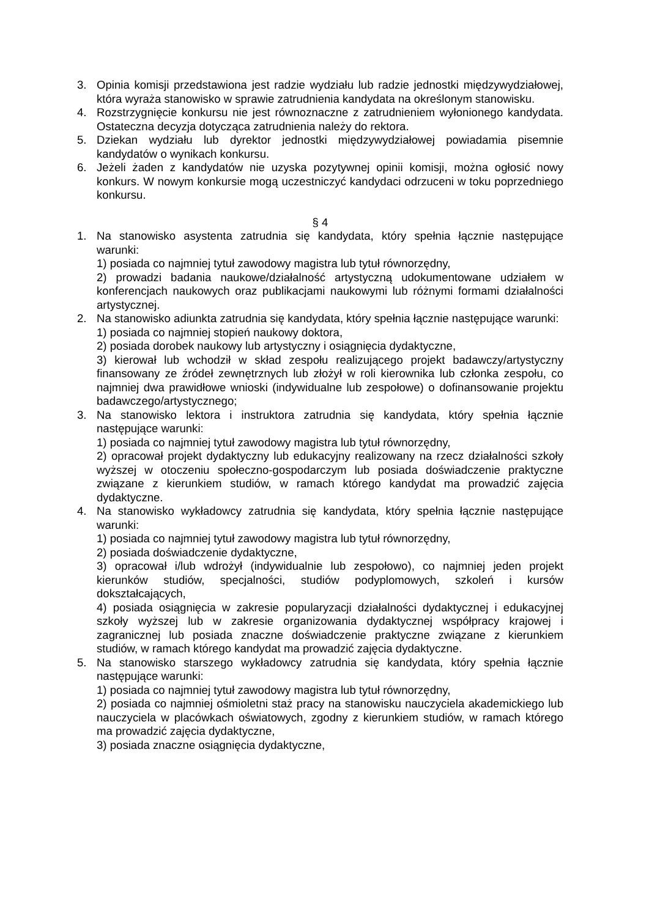3. Opinia komisji przedstawiona jest radzie wydziału lub radzie jednostki międzywydziałowej, która wyraża stanowisko w sprawie zatrudnienia kandydata na określonym stanowisku.
4. Rozstrzygnięcie konkursu nie jest równoznaczne z zatrudnieniem wyłonionego kandydata. Ostateczna decyzja dotycząca zatrudnienia należy do rektora.
5. Dziekan wydziału lub dyrektor jednostki międzywydziałowej powiadamia pisemnie kandydatów o wynikach konkursu.
6. Jeżeli żaden z kandydatów nie uzyska pozytywnej opinii komisji, można ogłosić nowy konkurs. W nowym konkursie mogą uczestniczyć kandydaci odrzuceni w toku poprzedniego konkursu.
§ 4
1. Na stanowisko asystenta zatrudnia się kandydata, który spełnia łącznie następujące warunki:
1) posiada co najmniej tytuł zawodowy magistra lub tytuł równorzędny,
2) prowadzi badania naukowe/działalność artystyczną udokumentowane udziałem w konferencjach naukowych oraz publikacjami naukowymi lub różnymi formami działalności artystycznej.
2. Na stanowisko adiunkta zatrudnia się kandydata, który spełnia łącznie następujące warunki:
1) posiada co najmniej stopień naukowy doktora,
2) posiada dorobek naukowy lub artystyczny i osiągnięcia dydaktyczne,
3) kierował lub wchodził w skład zespołu realizującego projekt badawczy/artystyczny finansowany ze źródeł zewnętrznych lub złożył w roli kierownika lub członka zespołu, co najmniej dwa prawidłowe wnioski (indywidualne lub zespołowe) o dofinansowanie projektu badawczego/artystycznego;
3. Na stanowisko lektora i instruktora zatrudnia się kandydata, który spełnia łącznie następujące warunki:
1) posiada co najmniej tytuł zawodowy magistra lub tytuł równorzędny,
2) opracował projekt dydaktyczny lub edukacyjny realizowany na rzecz działalności szkoły wyższej w otoczeniu społeczno-gospodarczym lub posiada doświadczenie praktyczne związane z kierunkiem studiów, w ramach którego kandydat ma prowadzić zajęcia dydaktyczne.
4. Na stanowisko wykładowcy zatrudnia się kandydata, który spełnia łącznie następujące warunki:
1) posiada co najmniej tytuł zawodowy magistra lub tytuł równorzędny,
2) posiada doświadczenie dydaktyczne,
3) opracował i/lub wdrożył (indywidualnie lub zespołowo), co najmniej jeden projekt kierunków studiów, specjalności, studiów podyplomowych, szkoleń i kursów dokształcających,
4) posiada osiągnięcia w zakresie popularyzacji działalności dydaktycznej i edukacyjnej szkoły wyższej lub w zakresie organizowania dydaktycznej współpracy krajowej i zagranicznej lub posiada znaczne doświadczenie praktyczne związane z kierunkiem studiów, w ramach którego kandydat ma prowadzić zajęcia dydaktyczne.
5. Na stanowisko starszego wykładowcy zatrudnia się kandydata, który spełnia łącznie następujące warunki:
1) posiada co najmniej tytuł zawodowy magistra lub tytuł równorzędny,
2) posiada co najmniej ośmioletni staż pracy na stanowisku nauczyciela akademickiego lub nauczyciela w placówkach oświatowych, zgodny z kierunkiem studiów, w ramach którego ma prowadzić zajęcia dydaktyczne,
3) posiada znaczne osiągnięcia dydaktyczne,